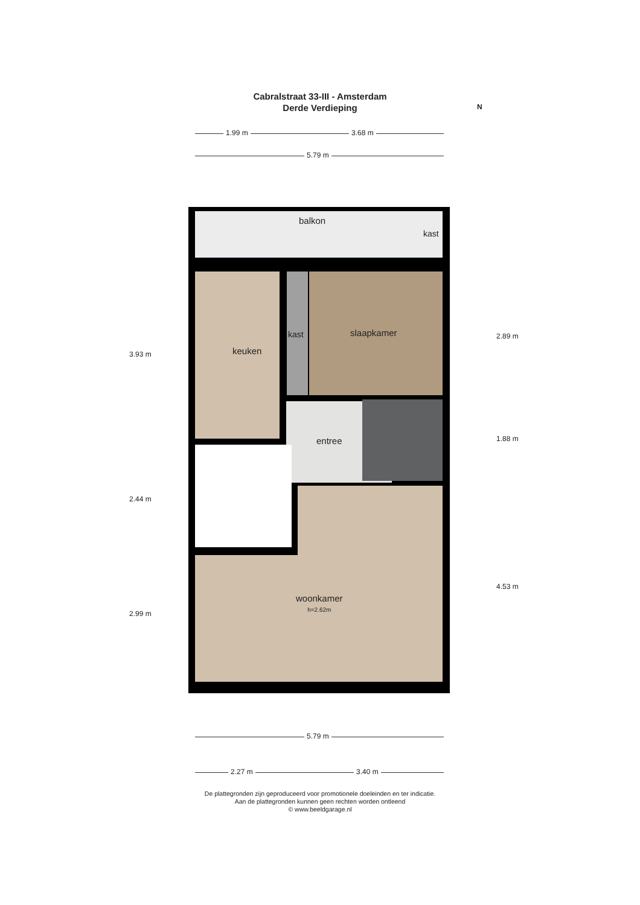Cabralstraat 33-III - Amsterdam
Derde Verdieping
N
1.99 m 3.68 m
5.79 m
balkon
kast
keuken
kast slaapkamer
entree
woonkamer
h=2.62m
3.93 m
2.44 m
2.99 m
2.89 m
1.88 m
4.53 m
5.79 m
2.27 m 3.40 m
De plattegronden zijn geproduceerd voor promotionele doeleinden en ter indicatie.
Aan de plattegronden kunnen geen rechten worden ontleend
© www.beeldgarage.nl